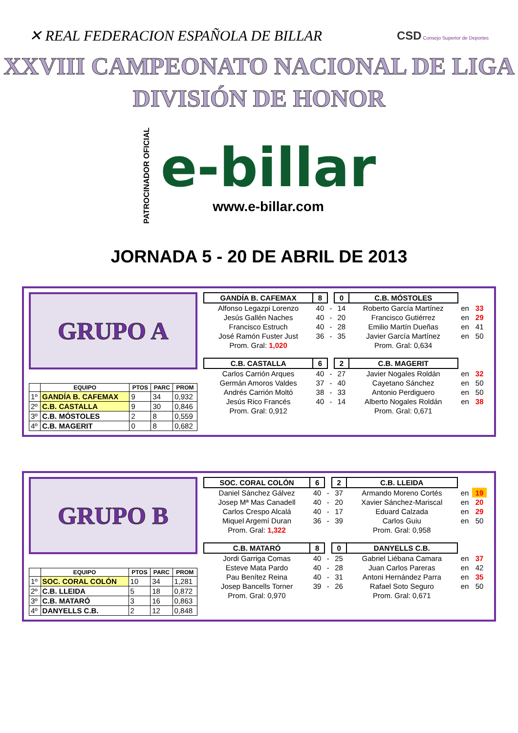✕ REAL FEDERACION ESPAÑOLA DE BILLAR
CSD Consejo Superior de Deportes
XXVIII CAMPEONATO NACIONAL DE LIGA
DIVISIÓN DE HONOR
PATROCINADOR OFICIAL
e-billar
www.e-billar.com
JORNADA 5 - 20 DE ABRIL DE 2013
GRUPO A
| | EQUIPO | PTOS | PARC | PROM |
| --- | --- | --- | --- | --- |
| 1º | GANDÍA B. CAFEMAX | 9 | 34 | 0,932 |
| 2º | C.B. CASTALLA | 9 | 30 | 0,846 |
| 3º | C.B. MÓSTOLES | 2 | 8 | 0,559 |
| 4º | C.B. MAGERIT | 0 | 8 | 0,682 |
| GANDÍA B. CAFEMAX | 8 | | 0 | C.B. MÓSTOLES | | |
| Alfonso Legazpi Lorenzo | 40 | - | 14 | Roberto García Martínez | en | 33 |
| Jesús Gallén Naches | 40 | - | 20 | Francisco Gutiérrez | en | 29 |
| Francisco Estruch | 40 | - | 28 | Emilio Martín Dueñas | en | 41 |
| José Ramón Fuster Just | 36 | - | 35 | Javier García Martínez | en | 50 |
| Prom. Gral: 1,020 | | | | Prom. Gral: 0,634 | | |
| C.B. CASTALLA | 6 | | 2 | C.B. MAGERIT | | |
| Carlos Carrión Arques | 40 | - | 27 | Javier Nogales Roldán | en | 32 |
| Germán Amoros Valdes | 37 | - | 40 | Cayetano Sánchez | en | 50 |
| Andrés Carrión Moltó | 38 | - | 33 | Antonio Perdiguero | en | 50 |
| Jesús Rico Francés | 40 | - | 14 | Alberto Nogales Roldán | en | 38 |
| Prom. Gral: 0,912 | | | | Prom. Gral: 0,671 | | |
GRUPO B
| | EQUIPO | PTOS | PARC | PROM |
| --- | --- | --- | --- | --- |
| 1º | SOC. CORAL COLÓN | 10 | 34 | 1,281 |
| 2º | C.B. LLEIDA | 5 | 18 | 0,872 |
| 3º | C.B. MATARÓ | 3 | 16 | 0,863 |
| 4º | DANYELLS C.B. | 2 | 12 | 0,848 |
| SOC. CORAL COLÓN | 6 | | 2 | C.B. LLEIDA | | |
| Daniel Sánchez Gálvez | 40 | - | 37 | Armando Moreno Cortés | en | 19 |
| Josep Mª Mas Canadell | 40 | - | 20 | Xavier Sánchez-Mariscal | en | 20 |
| Carlos Crespo Alcalá | 40 | - | 17 | Eduard Calzada | en | 29 |
| Miquel Argemí Duran | 36 | - | 39 | Carlos Guiu | en | 50 |
| Prom. Gral: 1,322 | | | | Prom. Gral: 0,958 | | |
| C.B. MATARÓ | 8 | | 0 | DANYELLS C.B. | | |
| Jordi Garriga Comas | 40 | - | 25 | Gabriel Liébana Camara | en | 37 |
| Esteve Mata Pardo | 40 | - | 28 | Juan Carlos Pareras | en | 42 |
| Pau Benítez Reina | 40 | - | 31 | Antoni Hernández Parra | en | 35 |
| Josep Bancells Torner | 39 | - | 26 | Rafael Soto Seguro | en | 50 |
| Prom. Gral: 0,970 | | | | Prom. Gral: 0,671 | | |